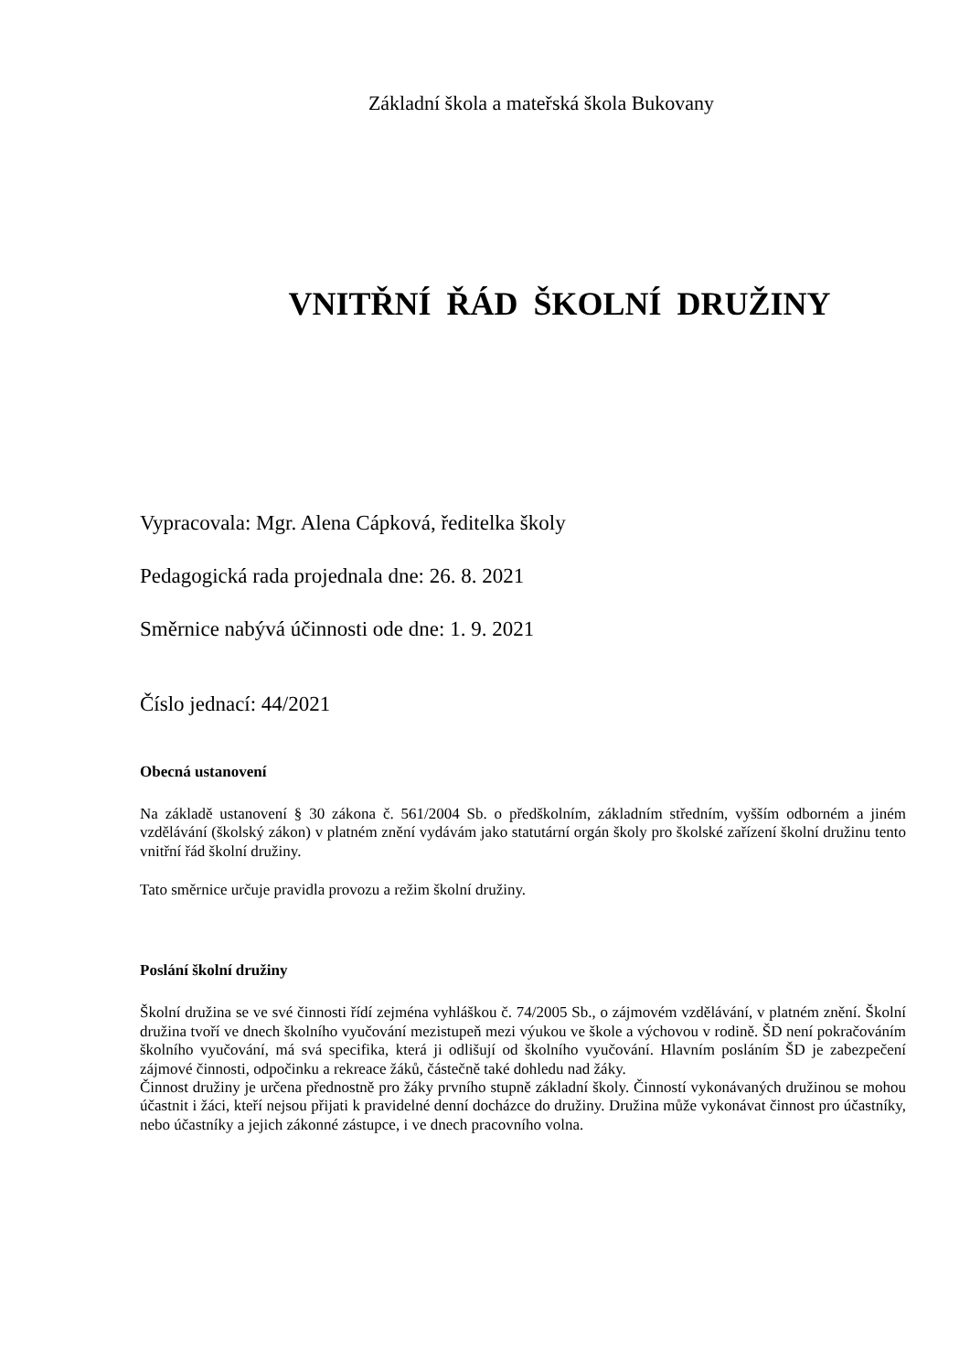Základní škola a mateřská škola Bukovany
VNITŘNÍ ŘÁD ŠKOLNÍ DRUŽINY
Vypracovala: Mgr. Alena Cápková, ředitelka školy
Pedagogická rada projednala dne: 26. 8. 2021
Směrnice nabývá účinnosti ode dne: 1. 9. 2021
Číslo jednací: 44/2021
Obecná ustanovení
Na základě ustanovení § 30 zákona č. 561/2004 Sb. o předškolním, základním středním, vyšším odborném a jiném vzdělávání (školský zákon) v platném znění vydávám jako statutární orgán školy pro školské zařízení školní družinu tento vnitřní řád školní družiny.
Tato směrnice určuje pravidla provozu a režim školní družiny.
Poslání školní družiny
Školní družina se ve své činnosti řídí zejména vyhláškou č. 74/2005 Sb., o zájmovém vzdělávání, v platném znění. Školní družina tvoří ve dnech školního vyučování mezistupeň mezi výukou ve škole a výchovou v rodině. ŠD není pokračováním školního vyučování, má svá specifika, která ji odlišují od školního vyučování. Hlavním posláním ŠD je zabezpečení zájmové činnosti, odpočinku a rekreace žáků, částečně také dohledu nad žáky.
Činnost družiny je určena přednostně pro žáky prvního stupně základní školy. Činností vykonávaných družinou se mohou účastnit i žáci, kteří nejsou přijati k pravidelné denní docházce do družiny. Družina může vykonávat činnost pro účastníky, nebo účastníky a jejich zákonné zástupce, i ve dnech pracovního volna.